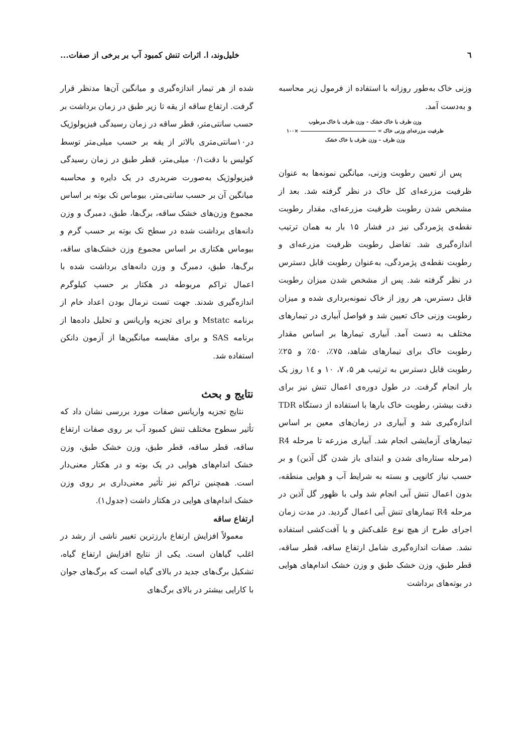٦ خلیل‌وند، ا. اثرات تنش کمبود آب بر برخی از صفات...
وزنی خاک به‌طور روزانه با استفاده از فرمول زیر محاسبه و به‌دست آمد.
وزن ظرف با خاک خشک - وزن ظرف با خاک مرطوب
ظرفیت مزرعه‌ای وزنی خاک = ×۱۰۰
وزن ظرف – وزن ظرف با خاک خشک
پس از تعیین رطوبت وزنی، میانگین نمونه‌ها به عنوان ظرفیت مزرعه‌ای کل خاک در نظر گرفته شد. بعد از مشخص شدن رطوبت ظرفیت مزرعه‌ای، مقدار رطوبت نقطه‌ی پژمردگی نیز در فشار ۱۵ بار به همان ترتیب اندازه‌گیری شد. تفاضل رطوبت ظرفیت مزرعه‌ای و رطوبت نقطه‌ی پژمردگی، به‌عنوان رطوبت قابل دسترس در نظر گرفته شد. پس از مشخص شدن میزان رطوبت قابل دسترس، هر روز از خاک نمونه‌برداری شده و میزان رطوبت وزنی خاک تعیین شد و فواصل آبیاری در تیمارهای مختلف به دست آمد. آبیاری تیمارها بر اساس مقدار رطوبت خاک برای تیمارهای شاهد، ۷۵٪، ۵۰٪ و ۲۵٪ رطوبت قابل دسترس به ترتیب هر ۵، ۷، ۱۰ و ۱٤ روز یک بار انجام گرفت. در طول دوره‌ی اعمال تنش نیز برای دقت بیشتر، رطوبت خاک بارها با استفاده از دستگاه TDR اندازه‌گیری شد و آبیاری در زمان‌های معین بر اساس تیمارهای آزمایشی انجام شد. آبیاری مزرعه تا مرحله R4 (مرحله ستاره‌ای شدن و ابتدای باز شدن گل آذین) و بر حسب نیاز کانوپی و بسته به شرایط آب و هوایی منطقه، بدون اعمال تنش آبی انجام شد ولی با ظهور گل آذین در مرحله R4 تیمارهای تنش آبی اعمال گردید. در مدت زمان اجرای طرح از هیچ نوع علف‌کش و یا آفت‌کشی استفاده نشد. صفات اندازه‌گیری شامل ارتفاع ساقه، قطر ساقه، قطر طبق، وزن خشک طبق و وزن خشک اندام‌های هوایی در بوته‌های برداشت
شده از هر تیمار اندازه‌گیری و میانگین آن‌ها مدنظر قرار گرفت. ارتفاع ساقه از یقه تا زیر طبق در زمان برداشت بر حسب سانتی‌متر، قطر ساقه در زمان رسیدگی فیزیولوژیک در۱۰سانتی‌متری بالاتر از یقه بر حسب میلی‌متر توسط کولیس با دقت۰/۱ میلی‌متر، قطر طبق در زمان رسیدگی فیزیولوژیک به‌صورت ضربدری در یک دایره و محاسبه میانگین آن بر حسب سانتی‌متر، بیوماس تک بوته بر اساس مجموع وزن‌های خشک ساقه، برگ‌ها، طبق، دمبرگ و وزن دانه‌های برداشت شده در سطح تک بوته بر حسب گرم و بیوماس هکتاری بر اساس مجموع وزن خشک‌های ساقه، برگ‌ها، طبق، دمبرگ و وزن دانه‌های برداشت شده با اعمال تراکم مربوطه در هکتار بر حسب کیلوگرم اندازه‌گیری شدند. جهت تست نرمال بودن اعداد خام از برنامه Mstatc و برای تجزیه واریانس و تحلیل داده‌ها از برنامه SAS و برای مقایسه میانگین‌ها از آزمون دانکن استفاده شد.
نتایج و بحث
نتایج تجزیه واریانس صفات مورد بررسی نشان داد که تأثیر سطوح مختلف تنش کمبود آب بر روی صفات ارتفاع ساقه، قطر ساقه، قطر طبق، وزن خشک طبق، وزن خشک اندام‌های هوایی در یک بوته و در هکتار معنی‌دار است. همچنین تراکم نیز تأثیر معنی‌داری بر روی وزن خشک اندام‌های هوایی در هکتار داشت (جدول۱).
ارتفاع ساقه
معمولاً افزایش ارتفاع بارزترین تغییر ناشی از رشد در اغلب گیاهان است. یکی از نتایج افزایش ارتفاع گیاه، تشکیل برگ‌های جدید در بالای گیاه است که برگ‌های جوان با کارایی بیشتر در بالای برگ‌های